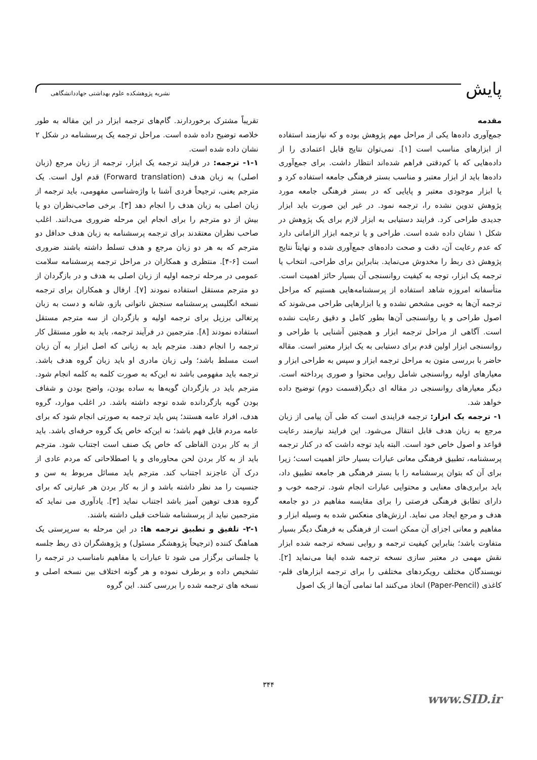پایش
نشریه پژوهشکده علوم بهداشتی جهاددانشگاهی
مقدمه
جمع‌آوری داده‌ها یکی از مراحل مهم پژوهش بوده و که نیازمند استفاده از ابزارهای مناسب است [۱]. نمی‌توان نتایج قابل اعتمادی را از داده‌هایی که با کم‌دقتی فراهم شده‌اند انتظار داشت. برای جمع‌آوری داده‌ها باید از ابزار معتبر و مناسب بستر فرهنگی جامعه استفاده کرد و یا ابزار موجودی معتبر و پایایی که در بستر فرهنگی جامعه مورد پژوهش تدوین نشده را، ترجمه نمود. در غیر این صورت باید ابزار جدیدی طراحی کرد. فرایند دستیابی به ابزار لازم برای یک پژوهش در شکل ۱ نشان داده شده است. طراحی و یا ترجمه ابزار الزاماتی دارد که عدم رعایت آن، دقت و صحت داده‌های جمع‌آوری شده و نهایتاً نتایج پژوهش ذی ربط را مخدوش می‌نماید. بنابراین برای طراحی، انتخاب یا ترجمه یک ابزار، توجه به کیفیت روانسنجی آن بسیار حائز اهمیت است. متأسفانه امروزه شاهد استفاده از پرسشنامه‌هایی هستیم که مراحل ترجمه آن‌ها به خوبی مشخص نشده و یا ابزارهایی طراحی می‌شوند که اصول طراحی و یا روانسنجی آن‌ها بطور کامل و دقیق رعایت نشده است. آگاهی از مراحل ترجمه ابزار و همچنین آشنایی با طراحی و روانسنجی ابزار اولین قدم برای دستیابی به یک ابزار معتبر است. مقاله حاضر با بررسی متون به مراحل ترجمه ابزار و سپس به طراحی ابزار و معیارهای اولیه روانسنجی شامل روایی محتوا و صوری پرداخته است. دیگر معیارهای روانسنجی در مقاله ای دیگر(قسمت دوم) توضیح داده خواهد شد.
۱- ترجمه یک ابزار: ترجمه فرایندی است که طی آن پیامی از زبان مرجع به زبان هدف قابل انتقال می‌شود. این فرایند نیازمند رعایت قواعد و اصول خاص خود است. البته باید توجه داشت که در کنار ترجمه پرسشنامه، تطبیق فرهنگی معانی عبارات بسیار حائز اهمیت است؛ زیرا برای آن که بتوان پرسشنامه را با بستر فرهنگی هر جامعه تطبیق داد، باید برابری‌های معنایی و محتوایی عبارات انجام شود. ترجمه خوب و دارای تطابق فرهنگی فرصتی را برای مقایسه مفاهیم در دو جامعه هدف و مرجع ایجاد می نماید. ارزش‌های منعکس شده به وسیله ابزار و مفاهیم و معانی اجزای آن ممکن است از فرهنگی به فرهنگ دیگر بسیار متفاوت باشد؛ بنابراین کیفیت ترجمه و روایی نسخه ترجمه شده ابزار نقش مهمی در معتبر سازی نسخه ترجمه شده ایفا می‌نماید [۲]. نویسندگان مختلف رویکردهای مختلفی را برای ترجمه ابزارهای قلم-کاغذی (Paper-Pencil) اتخاذ می‌کنند اما تمامی آن‌ها از یک اصول
تقریباً مشترک برخوردارند. گام‌های ترجمه ابزار در این مقاله به طور خلاصه توضیح داده شده است. مراحل ترجمه یک پرسشنامه در شکل ۲ نشان داده شده است.
۱-۱- ترجمه: در فرایند ترجمه یک ابزار، ترجمه از زبان مرجع (زبان اصلی) به زبان هدف (Forward translation) قدم اول است. یک مترجم یعنی، ترجیحاً فردی آشنا با واژه‌شناسی مفهومی، باید ترجمه از زبان اصلی به زبان هدف را انجام دهد [۳]. برخی صاحب‌نظران دو یا بیش از دو مترجم را برای انجام این مرحله ضروری می‌دانند. اغلب صاحب نظران معتقدند برای ترجمه پرسشنامه به زبان هدف حداقل دو مترجم که به هر دو زبان مرجع و هدف تسلط داشته باشند ضروری است [۶-۴]. منتظری و همکاران در مراحل ترجمه پرسشنامه سلامت عمومی در مرحله ترجمه اولیه از زبان اصلی به هدف و در بازگردان از دو مترجم مستقل استفاده نمودند [۷]. ارفال و همکاران برای ترجمه نسخه انگلیسی پرسشنامه سنجش ناتوانی بازو، شانه و دست به زبان پرتغالی برزیل برای ترجمه اولیه و بازگردان از سه مترجم مستقل استفاده نمودند [۸]. مترجمین در فرآیند ترجمه، باید به طور مستقل کار ترجمه را انجام دهند. مترجم باید به زبانی که اصل ابزار به آن زبان است مسلط باشد؛ ولی زبان مادری او باید زبان گروه هدف باشد. ترجمه باید مفهومی باشد نه این‌که به صورت کلمه به کلمه انجام شود. مترجم باید در بازگردان گویه‌ها به ساده بودن، واضح بودن و شفاف بودن گویه بازگردانده شده توجه داشته باشد. در اغلب موارد، گروه هدف، افراد عامه هستند؛ پس باید ترجمه به صورتی انجام شود که برای عامه مردم قابل فهم باشد؛ نه این‌که خاص یک گروه حرفه‌ای باشد. باید از به کار بردن الفاظی که خاص یک صنف است اجتناب شود. مترجم باید از به کار بردن لحن محاوره‌ای و یا اصطلاحاتی که مردم عادی از درک آن عاجزند اجتناب کند. مترجم باید مسائل مربوط به سن و جنسیت را مد نظر داشته باشد و از به کار بردن هر عبارتی که برای گروه هدف توهین آمیز باشد اجتناب نماید [۳]. یادآوری می نماید که مترجمین نباید از پرسشنامه شناخت قبلی داشته باشند.
۲-۱- تلفیق و تطبیق ترجمه ها: در این مرحله به سرپرستی یک هماهنگ کننده (ترجیحاً پژوهشگر مسئول) و پژوهشگران ذی ربط جلسه یا جلساتی برگزار می شود تا عبارات یا مفاهیم نامناسب در ترجمه را تشخیص داده و برطرف نموده و هر گونه اختلاف بین نسخه اصلی و نسخه های ترجمه شده را بررسی کنند. این گروه
۳۴۴
www.SID.ir